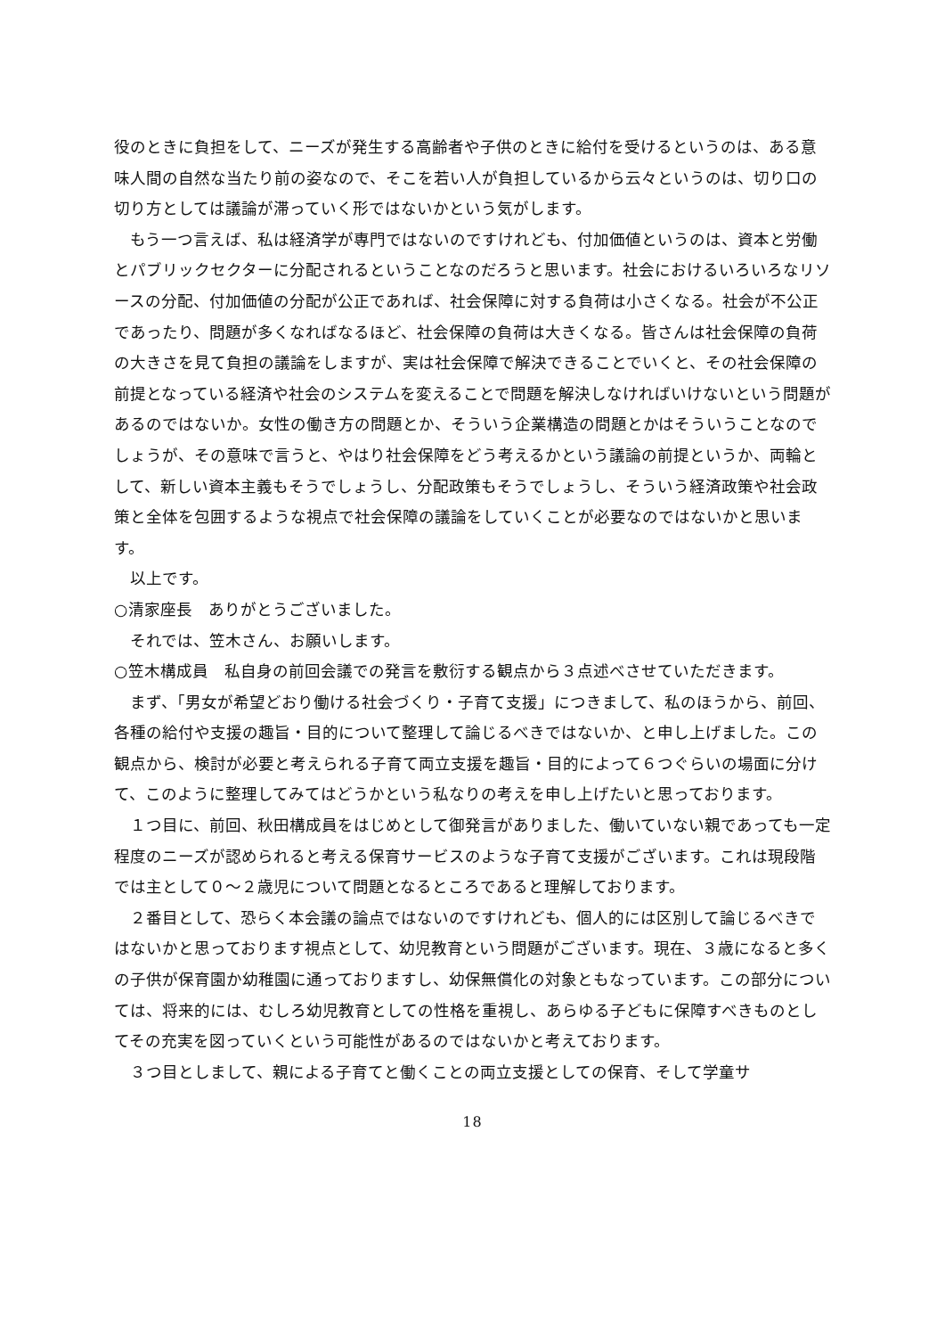役のときに負担をして、ニーズが発生する高齢者や子供のときに給付を受けるというのは、ある意味人間の自然な当たり前の姿なので、そこを若い人が負担しているから云々というのは、切り口の切り方としては議論が滞っていく形ではないかという気がします。
　もう一つ言えば、私は経済学が専門ではないのですけれども、付加価値というのは、資本と労働とパブリックセクターに分配されるということなのだろうと思います。社会におけるいろいろなリソースの分配、付加価値の分配が公正であれば、社会保障に対する負荷は小さくなる。社会が不公正であったり、問題が多くなればなるほど、社会保障の負荷は大きくなる。皆さんは社会保障の負荷の大きさを見て負担の議論をしますが、実は社会保障で解決できることでいくと、その社会保障の前提となっている経済や社会のシステムを変えることで問題を解決しなければいけないという問題があるのではないか。女性の働き方の問題とか、そういう企業構造の問題とかはそういうことなのでしょうが、その意味で言うと、やはり社会保障をどう考えるかという議論の前提というか、両輪として、新しい資本主義もそうでしょうし、分配政策もそうでしょうし、そういう経済政策や社会政策と全体を包囲するような視点で社会保障の議論をしていくことが必要なのではないかと思います。
　以上です。
○清家座長　ありがとうございました。
　それでは、笠木さん、お願いします。
○笠木構成員　私自身の前回会議での発言を敷衍する観点から３点述べさせていただきます。
　まず、「男女が希望どおり働ける社会づくり・子育て支援」につきまして、私のほうから、前回、各種の給付や支援の趣旨・目的について整理して論じるべきではないか、と申し上げました。この観点から、検討が必要と考えられる子育て両立支援を趣旨・目的によって６つぐらいの場面に分けて、このように整理してみてはどうかという私なりの考えを申し上げたいと思っております。
　１つ目に、前回、秋田構成員をはじめとして御発言がありました、働いていない親であっても一定程度のニーズが認められると考える保育サービスのような子育て支援がございます。これは現段階では主として０～２歳児について問題となるところであると理解しております。
　２番目として、恐らく本会議の論点ではないのですけれども、個人的には区別して論じるべきではないかと思っております視点として、幼児教育という問題がございます。現在、３歳になると多くの子供が保育園か幼稚園に通っておりますし、幼保無償化の対象ともなっています。この部分については、将来的には、むしろ幼児教育としての性格を重視し、あらゆる子どもに保障すべきものとしてその充実を図っていくという可能性があるのではないかと考えております。
　３つ目としまして、親による子育てと働くことの両立支援としての保育、そして学童サ
18